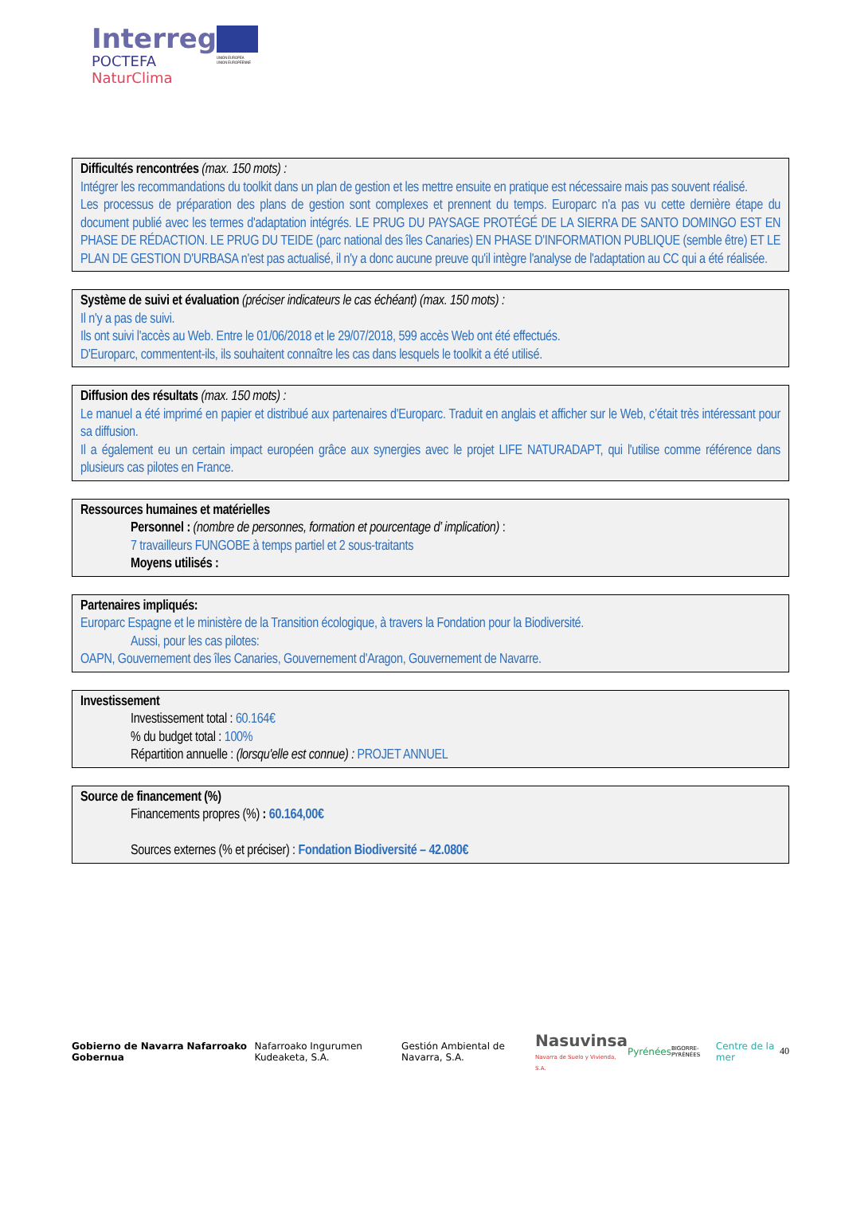Interreg
POCTEFA
NaturClima
UNIÓN EUROPEA
UNION EUROPÉENNE
Difficultés rencontrées (max. 150 mots) :
Intégrer les recommandations du toolkit dans un plan de gestion et les mettre ensuite en pratique est nécessaire mais pas souvent réalisé.
Les processus de préparation des plans de gestion sont complexes et prennent du temps. Europarc n'a pas vu cette dernière étape du document publié avec les termes d'adaptation intégrés. LE PRUG DU PAYSAGE PROTÉGÉ DE LA SIERRA DE SANTO DOMINGO EST EN PHASE DE RÉDACTION. LE PRUG DU TEIDE (parc national des îles Canaries) EN PHASE D'INFORMATION PUBLIQUE (semble être) ET LE PLAN DE GESTION D'URBASA n'est pas actualisé, il n'y a donc aucune preuve qu'il intègre l'analyse de l'adaptation au CC qui a été réalisée.
Système de suivi et évaluation (préciser indicateurs le cas échéant) (max. 150 mots) :
Il n'y a pas de suivi.
Ils ont suivi l'accès au Web. Entre le 01/06/2018 et le 29/07/2018, 599 accès Web ont été effectués.
D'Europarc, commentent-ils, ils souhaitent connaître les cas dans lesquels le toolkit a été utilisé.
Diffusion des résultats (max. 150 mots) :
Le manuel a été imprimé en papier et distribué aux partenaires d'Europarc. Traduit en anglais et afficher sur le Web, c’était très intéressant pour sa diffusion.
Il a également eu un certain impact européen grâce aux synergies avec le projet LIFE NATURADAPT, qui l'utilise comme référence dans plusieurs cas pilotes en France.
Ressources humaines et matérielles
Personnel : (nombre de personnes, formation et pourcentage d’ implication) :
7 travailleurs FUNGOBE à temps partiel et 2 sous-traitants
Moyens utilisés :
Partenaires impliqués:
Europarc Espagne et le ministère de la Transition écologique, à travers la Fondation pour la Biodiversité.
Aussi, pour les cas pilotes:
OAPN, Gouvernement des îles Canaries, Gouvernement d'Aragon, Gouvernement de Navarre.
Investissement
Investissement total : 60.164€
% du budget total : 100%
Répartition annuelle : (lorsqu'elle est connue) : PROJET ANNUEL
Source de financement (%)
Financements propres (%) : 60.164,00€
Sources externes (% et préciser) : Fondation Biodiversité – 42.080€
Gobierno de Navarra Nafarroako Gobernua Nafarroako Ingurumen Kudeaketa, S.A. Gestión Ambiental de Navarra, S.A. Nasuvinsa
Navarra de Suelo y Vivienda, S.A. Pyrénées BIGORRE-PYRÉNÉES Centre de la mer 40